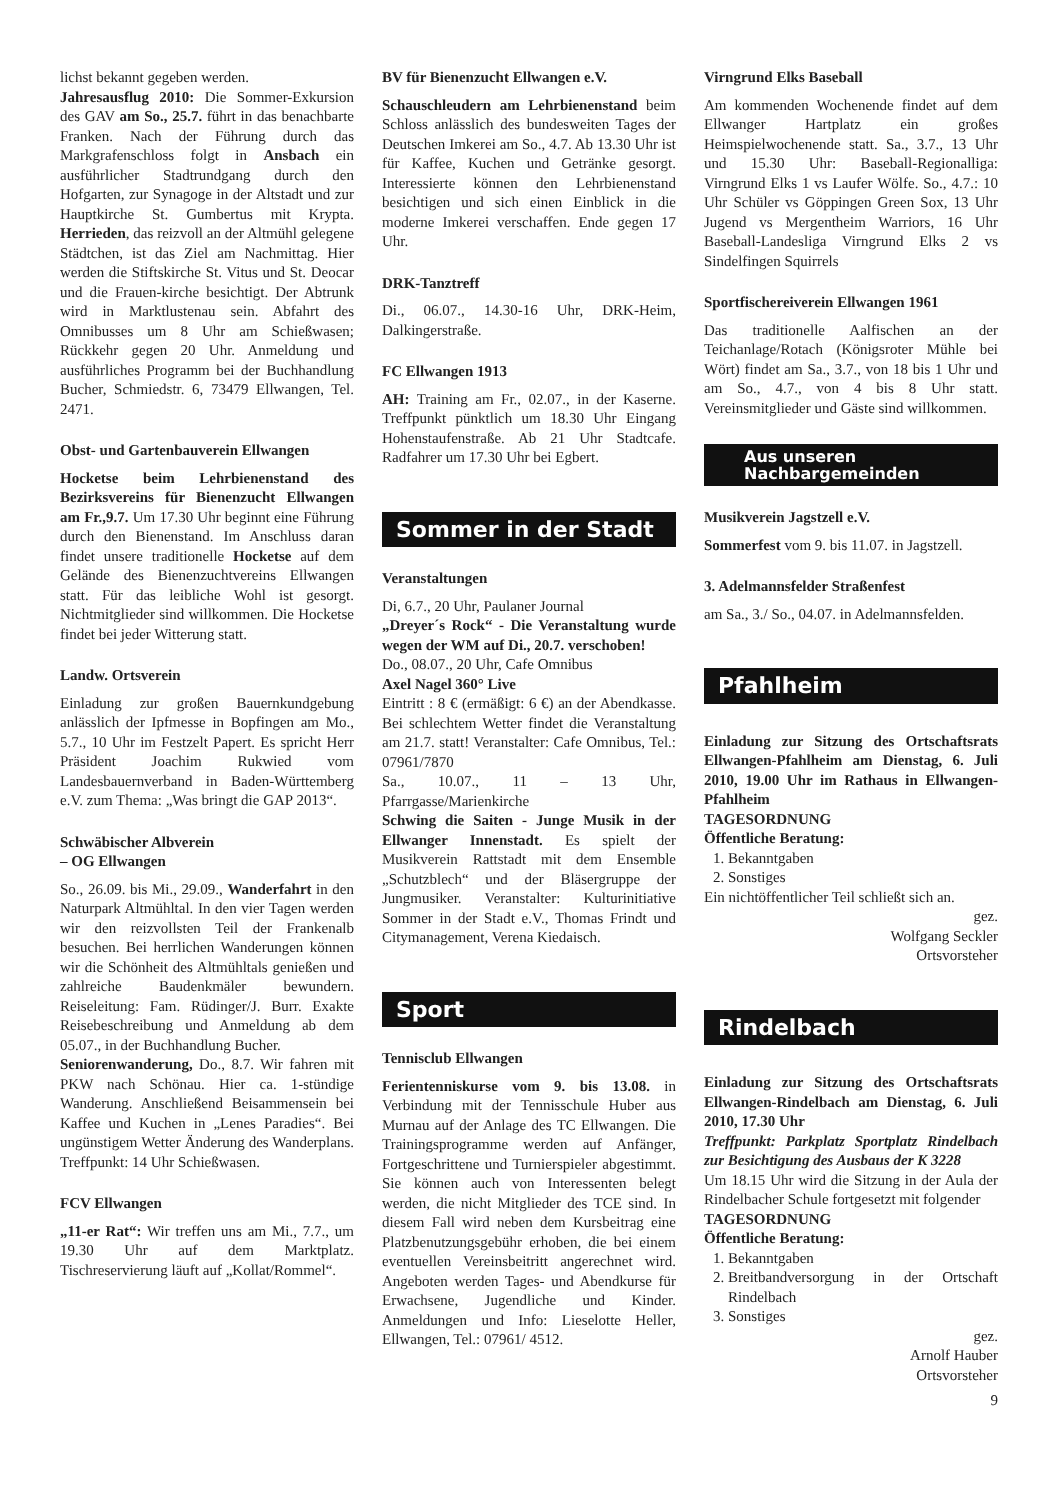lichst bekannt gegeben werden.
Jahresausflug 2010: Die Sommer-Exkursion des GAV am So., 25.7. führt in das benachbarte Franken. Nach der Führung durch das Markgrafenschloss folgt in Ansbach ein ausführlicher Stadtrundgang durch den Hofgarten, zur Synagoge in der Altstadt und zur Hauptkirche St. Gumbertus mit Krypta. Herrieden, das reizvoll an der Altmühl gelegene Städtchen, ist das Ziel am Nachmittag. Hier werden die Stiftskirche St. Vitus und St. Deocar und die Frauen-kirche besichtigt. Der Abtrunk wird in Marktlustenau sein. Abfahrt des Omnibusses um 8 Uhr am Schießwasen; Rückkehr gegen 20 Uhr. Anmeldung und ausführliches Programm bei der Buchhandlung Bucher, Schmiedstr. 6, 73479 Ellwangen, Tel. 2471.
Obst- und Gartenbauverein Ellwangen
Hocketse beim Lehrbienenstand des Bezirksvereins für Bienenzucht Ellwangen am Fr.,9.7. Um 17.30 Uhr beginnt eine Führung durch den Bienenstand. Im Anschluss daran findet unsere traditionelle Hocketse auf dem Gelände des Bienenzuchtvereins Ellwangen statt. Für das leibliche Wohl ist gesorgt. Nichtmitglieder sind willkommen. Die Hocketse findet bei jeder Witterung statt.
Landw. Ortsverein
Einladung zur großen Bauernkundgebung anlässlich der Ipfmesse in Bopfingen am Mo., 5.7., 10 Uhr im Festzelt Papert. Es spricht Herr Präsident Joachim Rukwied vom Landesbauernverband in Baden-Württemberg e.V. zum Thema: „Was bringt die GAP 2013“.
Schwäbischer Albverein
– OG Ellwangen
So., 26.09. bis Mi., 29.09., Wanderfahrt in den Naturpark Altmühltal. In den vier Tagen werden wir den reizvollsten Teil der Frankenalb besuchen. Bei herrlichen Wanderungen können wir die Schönheit des Altmühltals genießen und zahlreiche Baudenkmäler bewundern. Reiseleitung: Fam. Rüdinger/J. Burr. Exakte Reisebeschreibung und Anmeldung ab dem 05.07., in der Buchhandlung Bucher.
Seniorenwanderung, Do., 8.7. Wir fahren mit PKW nach Schönau. Hier ca. 1-stündige Wanderung. Anschließend Beisammensein bei Kaffee und Kuchen in „Lenes Paradies“. Bei ungünstigem Wetter Änderung des Wanderplans. Treffpunkt: 14 Uhr Schießwasen.
FCV Ellwangen
„11-er Rat“: Wir treffen uns am Mi., 7.7., um 19.30 Uhr auf dem Marktplatz. Tischreservierung läuft auf „Kollat/Rommel“.
BV für Bienenzucht Ellwangen e.V.
Schauschleudern am Lehrbienenstand beim Schloss anlässlich des bundesweiten Tages der Deutschen Imkerei am So., 4.7. Ab 13.30 Uhr ist für Kaffee, Kuchen und Getränke gesorgt. Interessierte können den Lehrbienenstand besichtigen und sich einen Einblick in die moderne Imkerei verschaffen. Ende gegen 17 Uhr.
DRK-Tanztreff
Di., 06.07., 14.30-16 Uhr, DRK-Heim, Dalkingerstraße.
FC Ellwangen 1913
AH: Training am Fr., 02.07., in der Kaserne. Treffpunkt pünktlich um 18.30 Uhr Eingang Hohenstaufenstraße. Ab 21 Uhr Stadtcafe. Radfahrer um 17.30 Uhr bei Egbert.
Sommer in der Stadt
Veranstaltungen
Di, 6.7., 20 Uhr, Paulaner Journal
„Dreyer´s Rock“ - Die Veranstaltung wurde wegen der WM auf Di., 20.7. verschoben!
Do., 08.07., 20 Uhr, Cafe Omnibus
Axel Nagel 360° Live
Eintritt : 8 € (ermäßigt: 6 €) an der Abendkasse. Bei schlechtem Wetter findet die Veranstaltung am 21.7. statt! Veranstalter: Cafe Omnibus, Tel.: 07961/7870
Sa., 10.07., 11 – 13 Uhr, Pfarrgasse/Marienkirche
Schwing die Saiten - Junge Musik in der Ellwanger Innenstadt. Es spielt der Musikverein Rattstadt mit dem Ensemble „Schutzblech“ und der Bläsergruppe der Jungmusiker. Veranstalter: Kulturinitiative Sommer in der Stadt e.V., Thomas Frindt und Citymanagement, Verena Kiedaisch.
Sport
Tennisclub Ellwangen
Ferientenniskurse vom 9. bis 13.08. in Verbindung mit der Tennisschule Huber aus Murnau auf der Anlage des TC Ellwangen. Die Trainingsprogramme werden auf Anfänger, Fortgeschrittene und Turnierspieler abgestimmt. Sie können auch von Interessenten belegt werden, die nicht Mitglieder des TCE sind. In diesem Fall wird neben dem Kursbeitrag eine Platzbenutzungsgebühr erhoben, die bei einem eventuellen Vereinsbeitritt angerechnet wird. Angeboten werden Tages- und Abendkurse für Erwachsene, Jugendliche und Kinder. Anmeldungen und Info: Lieselotte Heller, Ellwangen, Tel.: 07961/ 4512.
Virngrund Elks Baseball
Am kommenden Wochenende findet auf dem Ellwanger Hartplatz ein großes Heimspielwochenende statt. Sa., 3.7., 13 Uhr und 15.30 Uhr: Baseball-Regionalliga: Virngrund Elks 1 vs Laufer Wölfe. So., 4.7.: 10 Uhr Schüler vs Göppingen Green Sox, 13 Uhr Jugend vs Mergentheim Warriors, 16 Uhr Baseball-Landesliga Virngrund Elks 2 vs Sindelfingen Squirrels
Sportfischereiverein Ellwangen 1961
Das traditionelle Aalfischen an der Teichanlage/Rotach (Königsroter Mühle bei Wört) findet am Sa., 3.7., von 18 bis 1 Uhr und am So., 4.7., von 4 bis 8 Uhr statt. Vereinsmitglieder und Gäste sind willkommen.
Aus unseren
Nachbargemeinden
Musikverein Jagstzell e.V.
Sommerfest vom 9. bis 11.07. in Jagstzell.
3. Adelmannsfelder Straßenfest
am Sa., 3./ So., 04.07. in Adelmannsfelden.
Pfahlheim
Einladung zur Sitzung des Ortschaftsrats Ellwangen-Pfahlheim am Dienstag, 6. Juli 2010, 19.00 Uhr im Rathaus in Ellwangen-Pfahlheim
TAGESORDNUNG
Öffentliche Beratung:
1. Bekanntgaben
2. Sonstiges
Ein nichtöffentlicher Teil schließt sich an.
gez.
Wolfgang Seckler
Ortsvorsteher
Rindelbach
Einladung zur Sitzung des Ortschaftsrats Ellwangen-Rindelbach am Dienstag, 6. Juli 2010, 17.30 Uhr
Treffpunkt: Parkplatz Sportplatz Rindelbach zur Besichtigung des Ausbaus der K 3228
Um 18.15 Uhr wird die Sitzung in der Aula der Rindelbacher Schule fortgesetzt mit folgender
TAGESORDNUNG
Öffentliche Beratung:
1. Bekanntgaben
2. Breitbandversorgung in der Ortschaft Rindelbach
3. Sonstiges
gez.
Arnolf Hauber
Ortsvorsteher
9